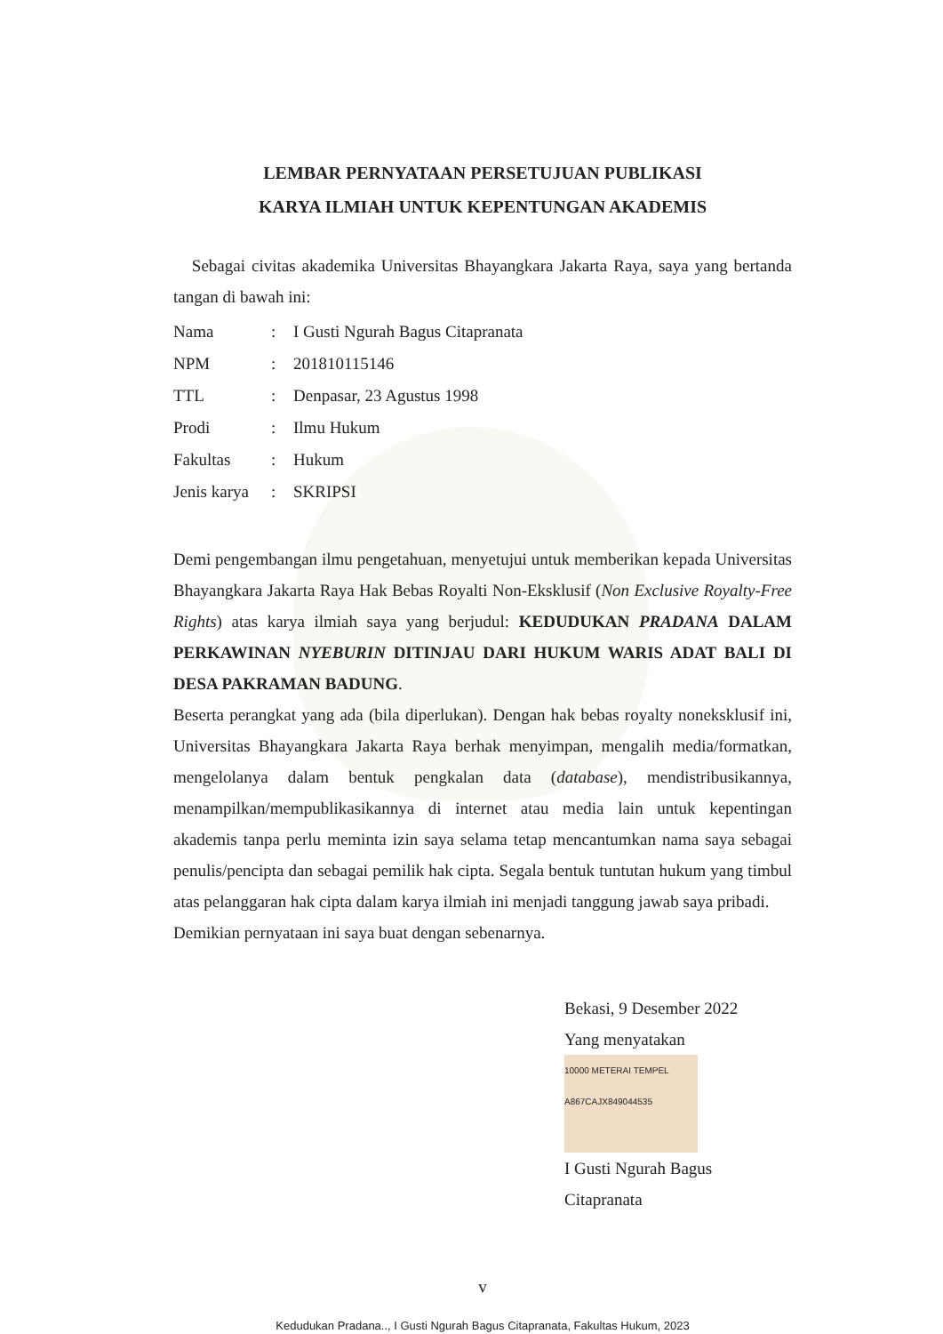LEMBAR PERNYATAAN PERSETUJUAN PUBLIKASI
KARYA ILMIAH UNTUK KEPENTUNGAN AKADEMIS
Sebagai civitas akademika Universitas Bhayangkara Jakarta Raya, saya yang bertanda tangan di bawah ini:
| Nama | : | I Gusti Ngurah Bagus Citapranata |
| NPM | : | 201810115146 |
| TTL | : | Denpasar, 23 Agustus 1998 |
| Prodi | : | Ilmu Hukum |
| Fakultas | : | Hukum |
| Jenis karya | : | SKRIPSI |
Demi pengembangan ilmu pengetahuan, menyetujui untuk memberikan kepada Universitas Bhayangkara Jakarta Raya Hak Bebas Royalti Non-Eksklusif (Non Exclusive Royalty-Free Rights) atas karya ilmiah saya yang berjudul: KEDUDUKAN PRADANA DALAM PERKAWINAN NYEBURIN DITINJAU DARI HUKUM WARIS ADAT BALI DI DESA PAKRAMAN BADUNG.
Beserta perangkat yang ada (bila diperlukan). Dengan hak bebas royalty noneksklusif ini, Universitas Bhayangkara Jakarta Raya berhak menyimpan, mengalih media/formatkan, mengelolanya dalam bentuk pengkalan data (database), mendistribusikannya, menampilkan/mempublikasikannya di internet atau media lain untuk kepentingan akademis tanpa perlu meminta izin saya selama tetap mencantumkan nama saya sebagai penulis/pencipta dan sebagai pemilik hak cipta. Segala bentuk tuntutan hukum yang timbul atas pelanggaran hak cipta dalam karya ilmiah ini menjadi tanggung jawab saya pribadi.
Demikian pernyataan ini saya buat dengan sebenarnya.
Bekasi, 9 Desember 2022
Yang menyatakan
10000 METERAI TEMPEL A867CAJX849044535
I Gusti Ngurah Bagus Citapranata
v
Kedudukan Pradana.., I Gusti Ngurah Bagus Citapranata, Fakultas Hukum, 2023